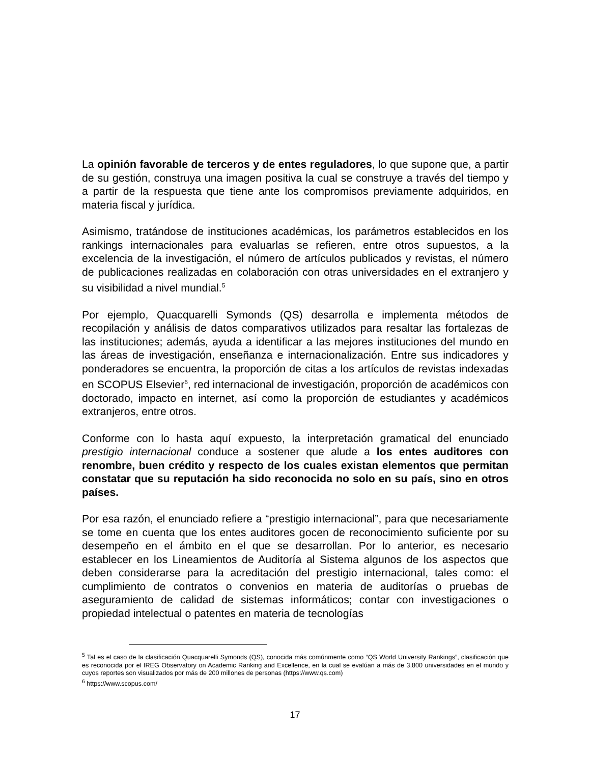La opinión favorable de terceros y de entes reguladores, lo que supone que, a partir de su gestión, construya una imagen positiva la cual se construye a través del tiempo y a partir de la respuesta que tiene ante los compromisos previamente adquiridos, en materia fiscal y jurídica.
Asimismo, tratándose de instituciones académicas, los parámetros establecidos en los rankings internacionales para evaluarlas se refieren, entre otros supuestos, a la excelencia de la investigación, el número de artículos publicados y revistas, el número de publicaciones realizadas en colaboración con otras universidades en el extranjero y su visibilidad a nivel mundial.<sup>5</sup>
Por ejemplo, Quacquarelli Symonds (QS) desarrolla e implementa métodos de recopilación y análisis de datos comparativos utilizados para resaltar las fortalezas de las instituciones; además, ayuda a identificar a las mejores instituciones del mundo en las áreas de investigación, enseñanza e internacionalización. Entre sus indicadores y ponderadores se encuentra, la proporción de citas a los artículos de revistas indexadas en SCOPUS Elsevier<sup>6</sup>, red internacional de investigación, proporción de académicos con doctorado, impacto en internet, así como la proporción de estudiantes y académicos extranjeros, entre otros.
Conforme con lo hasta aquí expuesto, la interpretación gramatical del enunciado prestigio internacional conduce a sostener que alude a los entes auditores con renombre, buen crédito y respecto de los cuales existan elementos que permitan constatar que su reputación ha sido reconocida no solo en su país, sino en otros países.
Por esa razón, el enunciado refiere a “prestigio internacional”, para que necesariamente se tome en cuenta que los entes auditores gocen de reconocimiento suficiente por su desempeño en el ámbito en el que se desarrollan. Por lo anterior, es necesario establecer en los Lineamientos de Auditoría al Sistema algunos de los aspectos que deben considerarse para la acreditación del prestigio internacional, tales como: el cumplimiento de contratos o convenios en materia de auditorías o pruebas de aseguramiento de calidad de sistemas informáticos; contar con investigaciones o propiedad intelectual o patentes en materia de tecnologías
<sup>5</sup> Tal es el caso de la clasificación Quacquarelli Symonds (QS), conocida más comúnmente como “QS World University Rankings”, clasificación que es reconocida por el IREG Observatory on Academic Ranking and Excellence, en la cual se evalúan a más de 3,800 universidades en el mundo y cuyos reportes son visualizados por más de 200 millones de personas (https://www.qs.com)
<sup>6</sup> https://www.scopus.com/
17